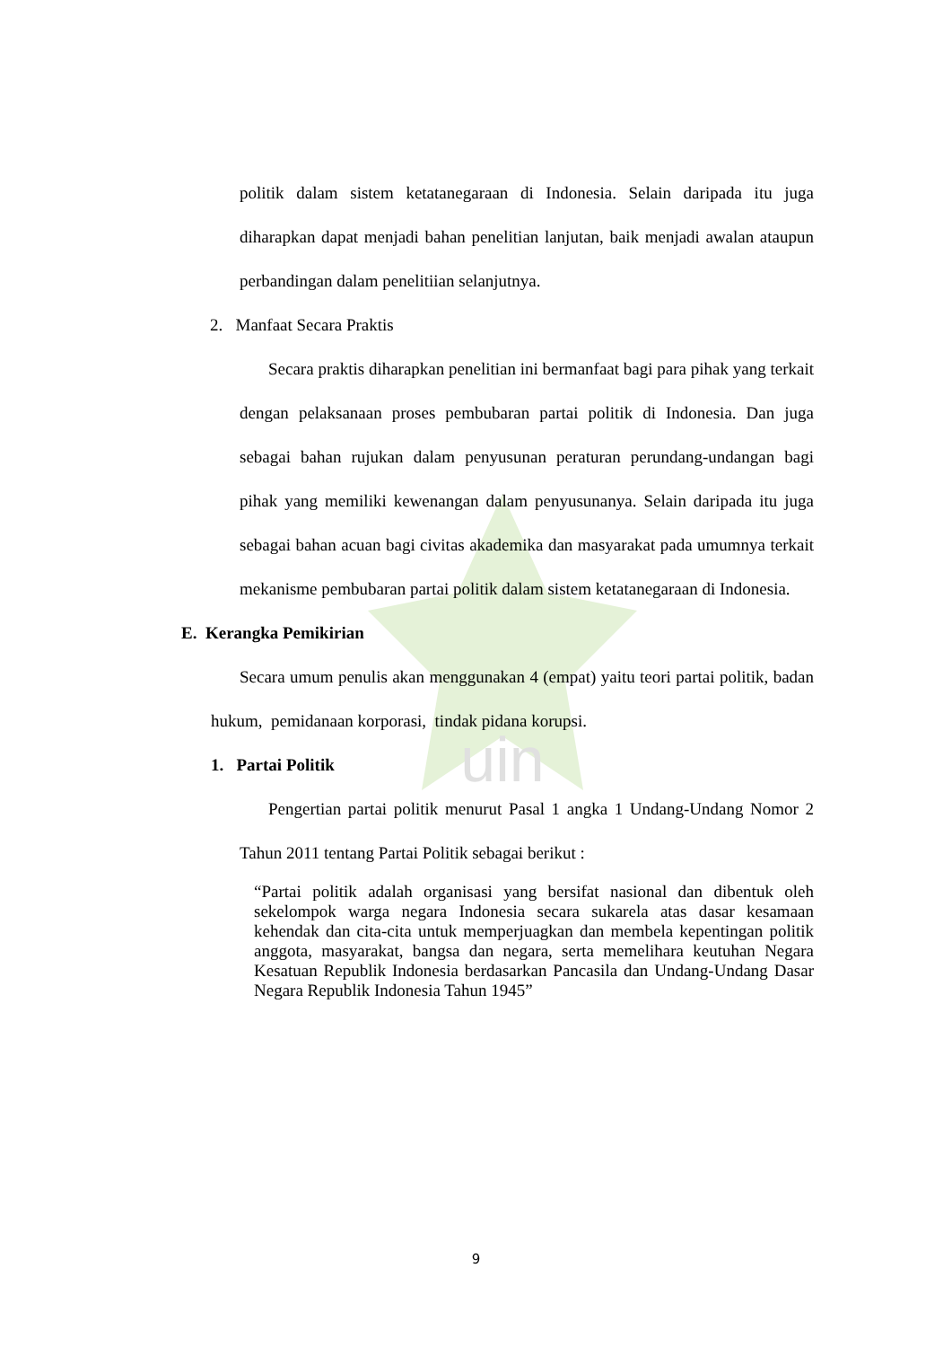uin
politik dalam sistem ketatanegaraan di Indonesia. Selain daripada itu juga diharapkan dapat menjadi bahan penelitian lanjutan, baik menjadi awalan ataupun perbandingan dalam penelitiian selanjutnya.
2. Manfaat Secara Praktis
Secara praktis diharapkan penelitian ini bermanfaat bagi para pihak yang terkait dengan pelaksanaan proses pembubaran partai politik di Indonesia. Dan juga sebagai bahan rujukan dalam penyusunan peraturan perundang-undangan bagi pihak yang memiliki kewenangan dalam penyusunanya. Selain daripada itu juga sebagai bahan acuan bagi civitas akademika dan masyarakat pada umumnya terkait mekanisme pembubaran partai politik dalam sistem ketatanegaraan di Indonesia.
E. Kerangka Pemikirian
Secara umum penulis akan menggunakan 4 (empat) yaitu teori partai politik, badan hukum, pemidanaan korporasi, tindak pidana korupsi.
1. Partai Politik
Pengertian partai politik menurut Pasal 1 angka 1 Undang-Undang Nomor 2 Tahun 2011 tentang Partai Politik sebagai berikut :
“Partai politik adalah organisasi yang bersifat nasional dan dibentuk oleh sekelompok warga negara Indonesia secara sukarela atas dasar kesamaan kehendak dan cita-cita untuk memperjuagkan dan membela kepentingan politik anggota, masyarakat, bangsa dan negara, serta memelihara keutuhan Negara Kesatuan Republik Indonesia berdasarkan Pancasila dan Undang-Undang Dasar Negara Republik Indonesia Tahun 1945”
9